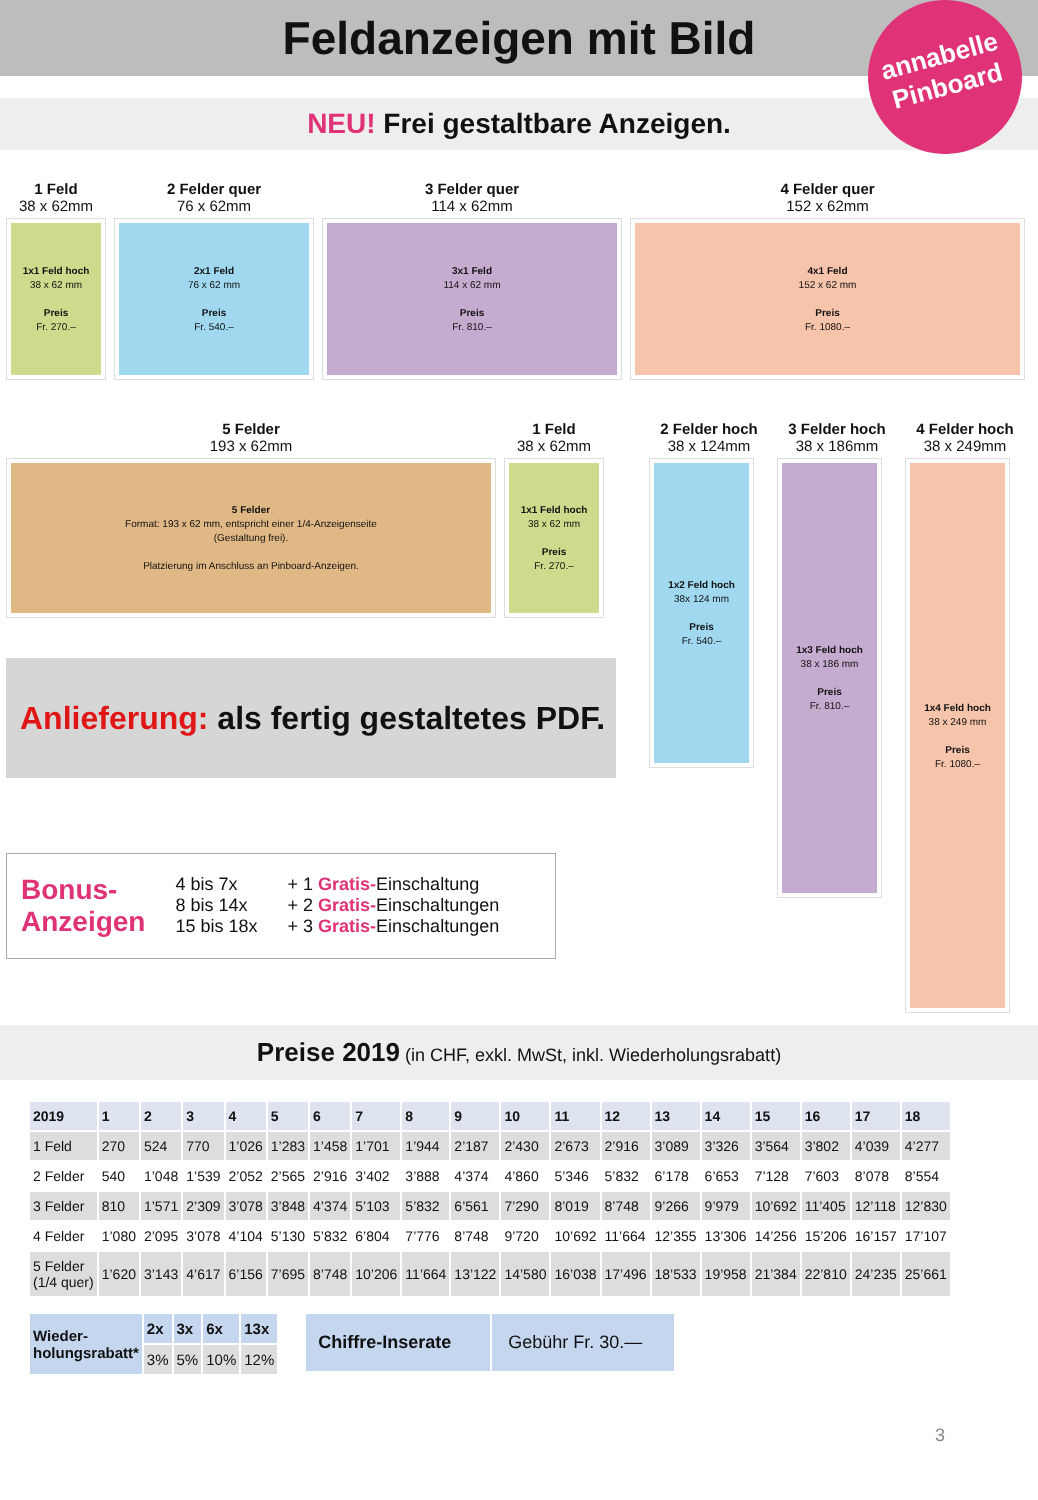Feldanzeigen mit Bild
annabelle
Pinboard
NEU! Frei gestaltbare Anzeigen.
1 Feld
38 x 62mm
1x1 Feld hoch
38 x 62 mm
Preis
Fr. 270.–
2 Felder quer
76 x 62mm
2x1 Feld
76 x 62 mm
Preis
Fr. 540.–
3 Felder quer
114 x 62mm
3x1 Feld
114 x 62 mm
Preis
Fr. 810.–
4 Felder quer
152 x 62mm
4x1 Feld
152 x 62 mm
Preis
Fr. 1080.–
5 Felder
193 x 62mm
5 Felder
Format: 193 x 62 mm, entspricht einer 1/4-Anzeigenseite
(Gestaltung frei).
Platzierung im Anschluss an Pinboard-Anzeigen.
1 Feld
38 x 62mm
1x1 Feld hoch
38 x 62 mm
Preis
Fr. 270.–
Anlieferung: als fertig gestaltetes PDF.
Bonus-
Anzeigen
4 bis 7x
8 bis 14x
15 bis 18x
+ 1 Gratis-Einschaltung
+ 2 Gratis-Einschaltungen
+ 3 Gratis-Einschaltungen
2 Felder hoch
38 x 124mm
1x2 Feld hoch
38x 124 mm
Preis
Fr. 540.–
3 Felder hoch
38 x 186mm
1x3 Feld hoch
38 x 186 mm
Preis
Fr. 810.–
4 Felder hoch
38 x 249mm
1x4 Feld hoch
38 x 249 mm
Preis
Fr. 1080.–
Preise 2019 (in CHF, exkl. MwSt, inkl. Wiederholungsrabatt)
| 2019 | 1 | 2 | 3 | 4 | 5 | 6 | 7 | 8 | 9 | 10 | 11 | 12 | 13 | 14 | 15 | 16 | 17 | 18 |
| --- | --- | --- | --- | --- | --- | --- | --- | --- | --- | --- | --- | --- | --- | --- | --- | --- | --- | --- |
| 1 Feld | 270 | 524 | 770 | 1’026 | 1’283 | 1’458 | 1’701 | 1’944 | 2’187 | 2’430 | 2’673 | 2’916 | 3’089 | 3’326 | 3’564 | 3’802 | 4’039 | 4’277 |
| 2 Felder | 540 | 1’048 | 1’539 | 2’052 | 2’565 | 2’916 | 3’402 | 3’888 | 4’374 | 4’860 | 5’346 | 5’832 | 6’178 | 6’653 | 7’128 | 7’603 | 8’078 | 8’554 |
| 3 Felder | 810 | 1’571 | 2’309 | 3’078 | 3’848 | 4’374 | 5’103 | 5’832 | 6’561 | 7’290 | 8’019 | 8’748 | 9’266 | 9’979 | 10’692 | 11’405 | 12’118 | 12’830 |
| 4 Felder | 1’080 | 2’095 | 3’078 | 4’104 | 5’130 | 5’832 | 6’804 | 7’776 | 8’748 | 9’720 | 10’692 | 11’664 | 12’355 | 13’306 | 14’256 | 15’206 | 16’157 | 17’107 |
| 5 Felder (1/4 quer) | 1’620 | 3’143 | 4’617 | 6’156 | 7’695 | 8’748 | 10’206 | 11’664 | 13’122 | 14’580 | 16’038 | 17’496 | 18’533 | 19’958 | 21’384 | 22’810 | 24’235 | 25’661 |
| Wieder- holungsrabatt* | 2x | 3x | 6x | 13x |
| --- | --- | --- | --- | --- |
| | 3% | 5% | 10% | 12% |
| Chiffre-Inserate | Gebühr Fr. 30.— |
3